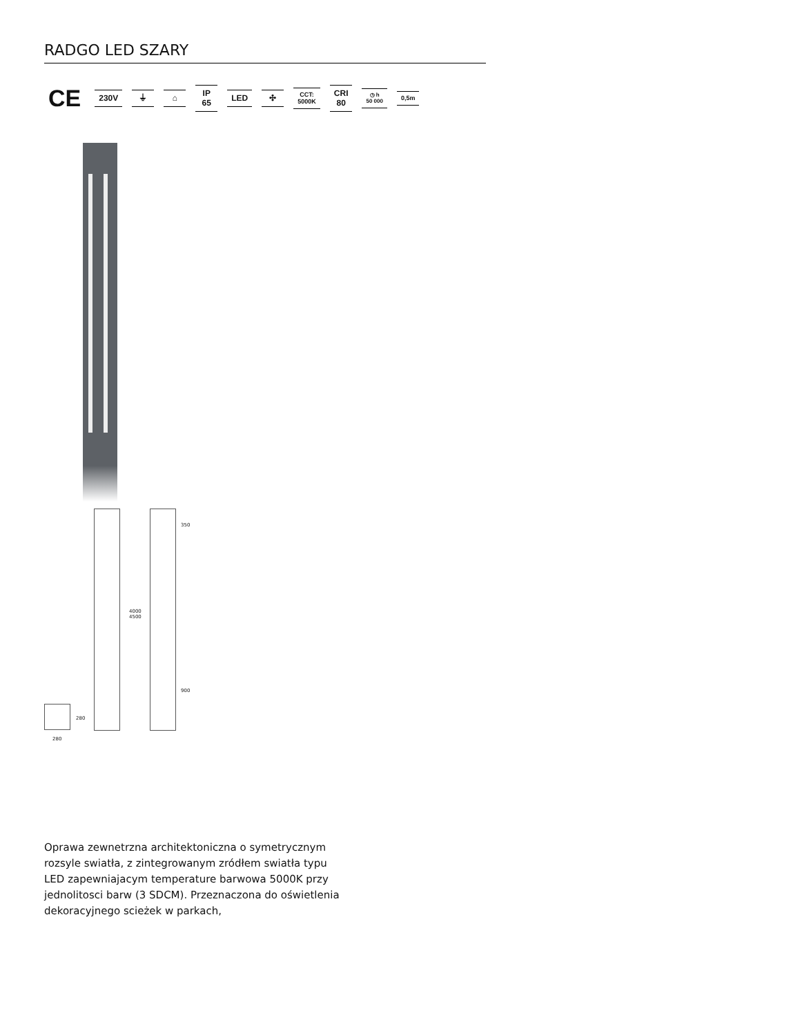RADGO LED SZARY
CE
230V ⏚ ⌂
IP
65
LED ✣
CCT:
5000K
CRI
80
◷ h
50 000
0,5m
350
4000
4500
900
280
280
Oprawa zewnetrzna architektoniczna o symetrycznym rozsyle swiatła, z zintegrowanym zródłem swiatła typu LED zapewniajacym temperature barwowa 5000K przy jednolitosci barw (3 SDCM). Przeznaczona do oświetlenia dekoracyjnego scieżek w parkach,